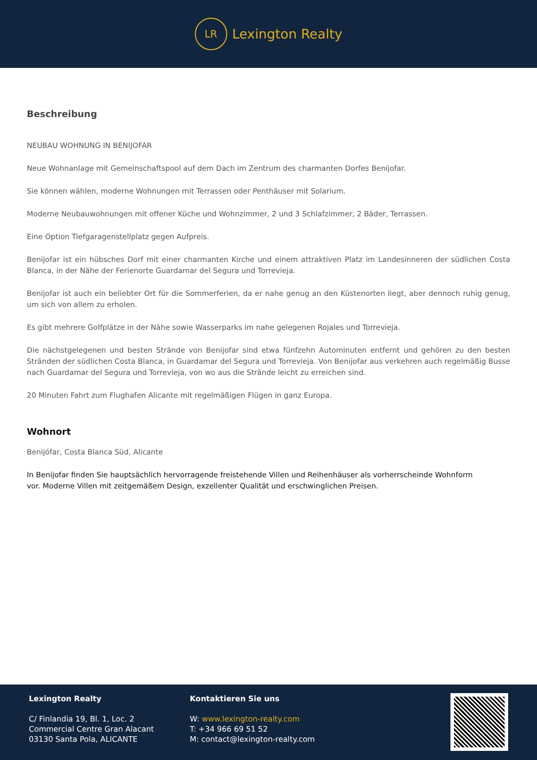LR
Lexington Realty
Beschreibung
NEUBAU WOHNUNG IN BENIJOFAR
Neue Wohnanlage mit Gemeinschaftspool auf dem Dach im Zentrum des charmanten Dorfes Benijofar.
Sie können wählen, moderne Wohnungen mit Terrassen oder Penthäuser mit Solarium.
Moderne Neubauwohnungen mit offener Küche und Wohnzimmer, 2 und 3 Schlafzimmer, 2 Bäder, Terrassen.
Eine Option Tiefgaragenstellplatz gegen Aufpreis.
Benijofar ist ein hübsches Dorf mit einer charmanten Kirche und einem attraktiven Platz im Landesinneren der südlichen Costa Blanca, in der Nähe der Ferienorte Guardamar del Segura und Torrevieja.
Benijofar ist auch ein beliebter Ort für die Sommerferien, da er nahe genug an den Küstenorten liegt, aber dennoch ruhig genug, um sich von allem zu erholen.
Es gibt mehrere Golfplätze in der Nähe sowie Wasserparks im nahe gelegenen Rojales und Torrevieja.
Die nächstgelegenen und besten Strände von Benijofar sind etwa fünfzehn Autominuten entfernt und gehören zu den besten Stränden der südlichen Costa Blanca, in Guardamar del Segura und Torrevieja. Von Benijofar aus verkehren auch regelmäßig Busse nach Guardamar del Segura und Torrevieja, von wo aus die Strände leicht zu erreichen sind.
20 Minuten Fahrt zum Flughafen Alicante mit regelmäßigen Flügen in ganz Europa.
Wohnort
Benijófar, Costa Blanca Süd, Alicante
In Benijofar finden Sie hauptsächlich hervorragende freistehende Villen und Reihenhäuser als vorherrscheinde Wohnform vor. Moderne Villen mit zeitgemäßem Design, exzellenter Qualität und erschwinglichen Preisen.
Lexington Realty
C/ Finlandia 19, Bl. 1, Loc. 2
Commercial Centre Gran Alacant
03130 Santa Pola, ALICANTE
Kontaktieren Sie uns
W: www.lexington-realty.com
T: +34 966 69 51 52
M: contact@lexington-realty.com